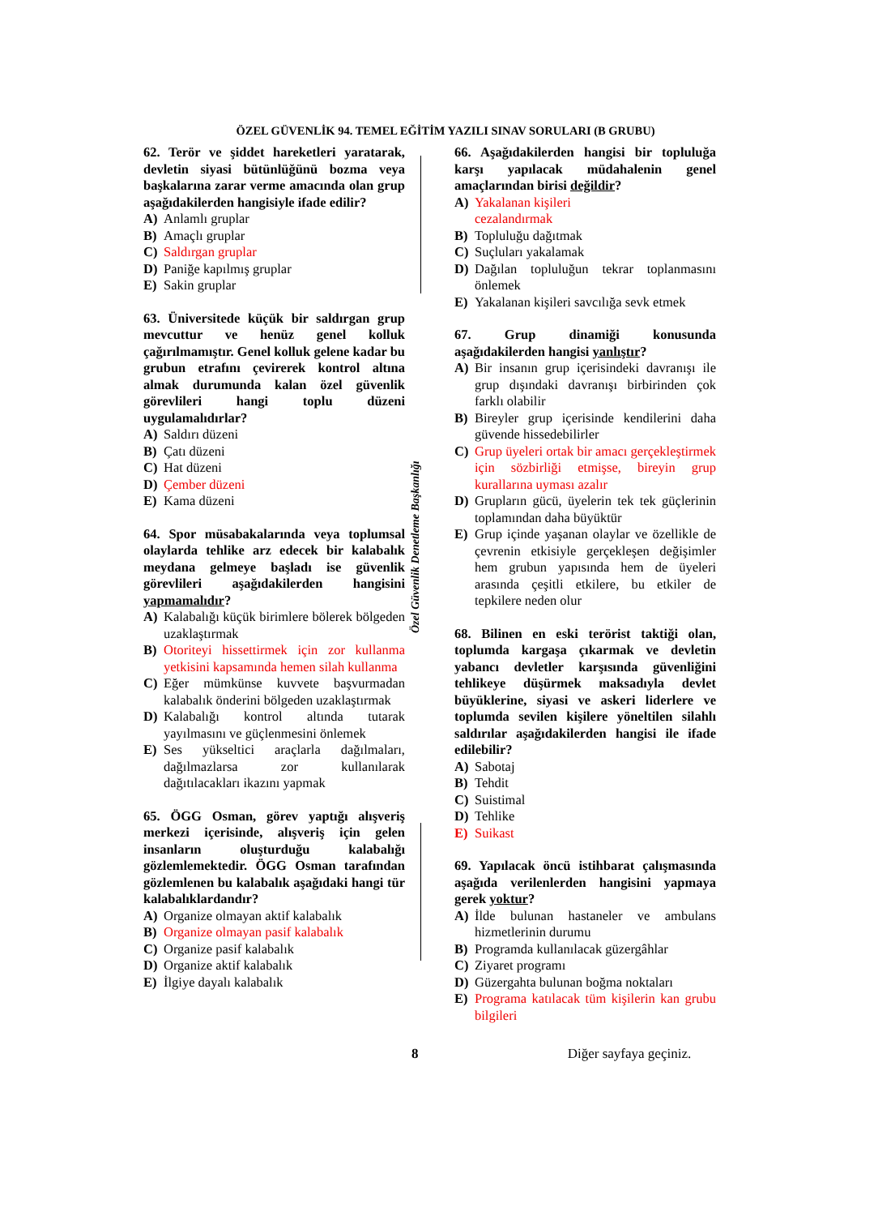ÖZEL GÜVENLİK 94. TEMEL EĞİTİM YAZILI SINAV SORULARI (B GRUBU)
Özel Güvenlik Denetleme Başkanlığı
62. Terör ve şiddet hareketleri yaratarak, devletin siyasi bütünlüğünü bozma veya başkalarına zarar verme amacında olan grup aşağıdakilerden hangisiyle ifade edilir?
A) Anlamlı gruplar
B) Amaçlı gruplar
C) Saldırgan gruplar
D) Paniğe kapılmış gruplar
E) Sakin gruplar
63. Üniversitede küçük bir saldırgan grup mevcuttur ve henüz genel kolluk çağırılmamıştır. Genel kolluk gelene kadar bu grubun etrafını çevirerek kontrol altına almak durumunda kalan özel güvenlik görevlileri hangi toplu düzeni uygulamalıdırlar?
A) Saldırı düzeni
B) Çatı düzeni
C) Hat düzeni
D) Çember düzeni
E) Kama düzeni
64. Spor müsabakalarında veya toplumsal olaylarda tehlike arz edecek bir kalabalık meydana gelmeye başladı ise güvenlik görevlileri aşağıdakilerden hangisini yapmamalıdır?
A) Kalabalığı küçük birimlere bölerek bölgeden uzaklaştırmak
B) Otoriteyi hissettirmek için zor kullanma yetkisini kapsamında hemen silah kullanma
C) Eğer mümkünse kuvvete başvurmadan kalabalık önderini bölgeden uzaklaştırmak
D) Kalabalığı kontrol altında tutarak yayılmasını ve güçlenmesini önlemek
E) Ses yükseltici araçlarla dağılmaları, dağılmazlarsa zor kullanılarak dağıtılacakları ikazını yapmak
65. ÖGG Osman, görev yaptığı alışveriş merkezi içerisinde, alışveriş için gelen insanların oluşturduğu kalabalığı gözlemlemektedir. ÖGG Osman tarafından gözlemlenen bu kalabalık aşağıdaki hangi tür kalabalıklardandır?
A) Organize olmayan aktif kalabalık
B) Organize olmayan pasif kalabalık
C) Organize pasif kalabalık
D) Organize aktif kalabalık
E) İlgiye dayalı kalabalık
66. Aşağıdakilerden hangisi bir topluluğa karşı yapılacak müdahalenin genel amaçlarından birisi değildir?
A) Yakalanan kişileri
cezalandırmak
B) Topluluğu dağıtmak
C) Suçluları yakalamak
D) Dağılan topluluğun tekrar toplanmasını önlemek
E) Yakalanan kişileri savcılığa sevk etmek
67. Grup dinamiği konusunda aşağıdakilerden hangisi yanlıştır?
A) Bir insanın grup içerisindeki davranışı ile grup dışındaki davranışı birbirinden çok farklı olabilir
B) Bireyler grup içerisinde kendilerini daha güvende hissedebilirler
C) Grup üyeleri ortak bir amacı gerçekleştirmek için sözbirliği etmişse, bireyin grup kurallarına uyması azalır
D) Grupların gücü, üyelerin tek tek güçlerinin toplamından daha büyüktür
E) Grup içinde yaşanan olaylar ve özellikle de çevrenin etkisiyle gerçekleşen değişimler hem grubun yapısında hem de üyeleri arasında çeşitli etkilere, bu etkiler de tepkilere neden olur
68. Bilinen en eski terörist taktiği olan, toplumda kargaşa çıkarmak ve devletin yabancı devletler karşısında güvenliğini tehlikeye düşürmek maksadıyla devlet büyüklerine, siyasi ve askeri liderlere ve toplumda sevilen kişilere yöneltilen silahlı saldırılar aşağıdakilerden hangisi ile ifade edilebilir?
A) Sabotaj
B) Tehdit
C) Suistimal
D) Tehlike
E) Suikast
69. Yapılacak öncü istihbarat çalışmasında aşağıda verilenlerden hangisini yapmaya gerek yoktur?
A) İlde bulunan hastaneler ve ambulans hizmetlerinin durumu
B) Programda kullanılacak güzergâhlar
C) Ziyaret programı
D) Güzergahta bulunan boğma noktaları
E) Programa katılacak tüm kişilerin kan grubu bilgileri
8 Diğer sayfaya geçiniz.